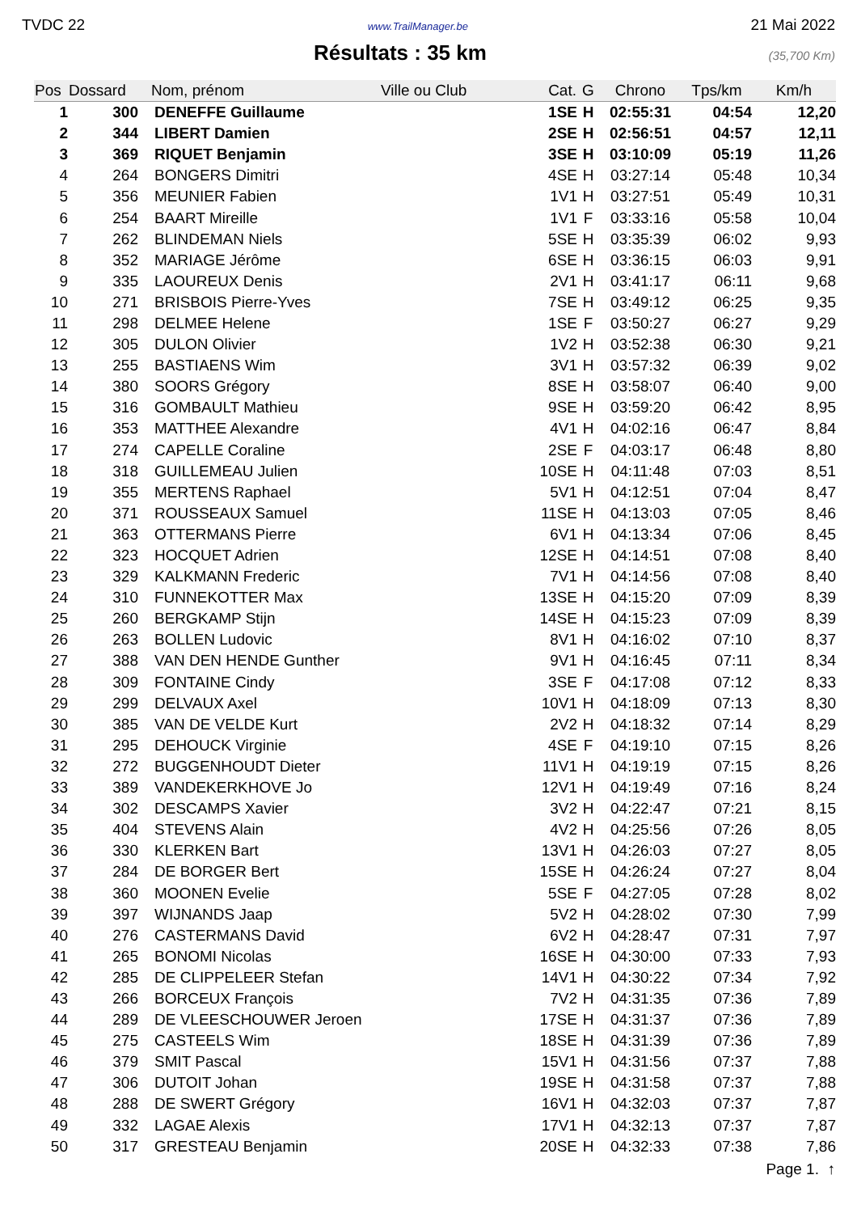TVDC 22 www.TrailManager.be 21 Mai 2022
Résultats : 35 km
(35,700 Km)
| Pos | Dossard | Nom, prénom | Ville ou Club | Cat. | G | Chrono | Tps/km | Km/h |
| --- | --- | --- | --- | --- | --- | --- | --- | --- |
| 1 | 300 | DENEFFE Guillaume | | 1SE | H | 02:55:31 | 04:54 | 12,20 |
| 2 | 344 | LIBERT Damien | | 2SE | H | 02:56:51 | 04:57 | 12,11 |
| 3 | 369 | RIQUET Benjamin | | 3SE | H | 03:10:09 | 05:19 | 11,26 |
| 4 | 264 | BONGERS Dimitri | | 4SE | H | 03:27:14 | 05:48 | 10,34 |
| 5 | 356 | MEUNIER Fabien | | 1V1 | H | 03:27:51 | 05:49 | 10,31 |
| 6 | 254 | BAART Mireille | | 1V1 | F | 03:33:16 | 05:58 | 10,04 |
| 7 | 262 | BLINDEMAN Niels | | 5SE | H | 03:35:39 | 06:02 | 9,93 |
| 8 | 352 | MARIAGE Jérôme | | 6SE | H | 03:36:15 | 06:03 | 9,91 |
| 9 | 335 | LAOUREUX Denis | | 2V1 | H | 03:41:17 | 06:11 | 9,68 |
| 10 | 271 | BRISBOIS Pierre-Yves | | 7SE | H | 03:49:12 | 06:25 | 9,35 |
| 11 | 298 | DELMEE Helene | | 1SE | F | 03:50:27 | 06:27 | 9,29 |
| 12 | 305 | DULON Olivier | | 1V2 | H | 03:52:38 | 06:30 | 9,21 |
| 13 | 255 | BASTIAENS Wim | | 3V1 | H | 03:57:32 | 06:39 | 9,02 |
| 14 | 380 | SOORS Grégory | | 8SE | H | 03:58:07 | 06:40 | 9,00 |
| 15 | 316 | GOMBAULT Mathieu | | 9SE | H | 03:59:20 | 06:42 | 8,95 |
| 16 | 353 | MATTHEE Alexandre | | 4V1 | H | 04:02:16 | 06:47 | 8,84 |
| 17 | 274 | CAPELLE Coraline | | 2SE | F | 04:03:17 | 06:48 | 8,80 |
| 18 | 318 | GUILLEMEAU Julien | | 10SE | H | 04:11:48 | 07:03 | 8,51 |
| 19 | 355 | MERTENS Raphael | | 5V1 | H | 04:12:51 | 07:04 | 8,47 |
| 20 | 371 | ROUSSEAUX Samuel | | 11SE | H | 04:13:03 | 07:05 | 8,46 |
| 21 | 363 | OTTERMANS Pierre | | 6V1 | H | 04:13:34 | 07:06 | 8,45 |
| 22 | 323 | HOCQUET Adrien | | 12SE | H | 04:14:51 | 07:08 | 8,40 |
| 23 | 329 | KALKMANN Frederic | | 7V1 | H | 04:14:56 | 07:08 | 8,40 |
| 24 | 310 | FUNNEKOTTER Max | | 13SE | H | 04:15:20 | 07:09 | 8,39 |
| 25 | 260 | BERGKAMP Stijn | | 14SE | H | 04:15:23 | 07:09 | 8,39 |
| 26 | 263 | BOLLEN Ludovic | | 8V1 | H | 04:16:02 | 07:10 | 8,37 |
| 27 | 388 | VAN DEN HENDE Gunther | | 9V1 | H | 04:16:45 | 07:11 | 8,34 |
| 28 | 309 | FONTAINE Cindy | | 3SE | F | 04:17:08 | 07:12 | 8,33 |
| 29 | 299 | DELVAUX Axel | | 10V1 | H | 04:18:09 | 07:13 | 8,30 |
| 30 | 385 | VAN DE VELDE Kurt | | 2V2 | H | 04:18:32 | 07:14 | 8,29 |
| 31 | 295 | DEHOUCK Virginie | | 4SE | F | 04:19:10 | 07:15 | 8,26 |
| 32 | 272 | BUGGENHOUDT Dieter | | 11V1 | H | 04:19:19 | 07:15 | 8,26 |
| 33 | 389 | VANDEKERKHOVE Jo | | 12V1 | H | 04:19:49 | 07:16 | 8,24 |
| 34 | 302 | DESCAMPS Xavier | | 3V2 | H | 04:22:47 | 07:21 | 8,15 |
| 35 | 404 | STEVENS Alain | | 4V2 | H | 04:25:56 | 07:26 | 8,05 |
| 36 | 330 | KLERKEN Bart | | 13V1 | H | 04:26:03 | 07:27 | 8,05 |
| 37 | 284 | DE BORGER Bert | | 15SE | H | 04:26:24 | 07:27 | 8,04 |
| 38 | 360 | MOONEN Evelie | | 5SE | F | 04:27:05 | 07:28 | 8,02 |
| 39 | 397 | WIJNANDS Jaap | | 5V2 | H | 04:28:02 | 07:30 | 7,99 |
| 40 | 276 | CASTERMANS David | | 6V2 | H | 04:28:47 | 07:31 | 7,97 |
| 41 | 265 | BONOMI Nicolas | | 16SE | H | 04:30:00 | 07:33 | 7,93 |
| 42 | 285 | DE CLIPPELEER Stefan | | 14V1 | H | 04:30:22 | 07:34 | 7,92 |
| 43 | 266 | BORCEUX François | | 7V2 | H | 04:31:35 | 07:36 | 7,89 |
| 44 | 289 | DE VLEESCHOUWER Jeroen | | 17SE | H | 04:31:37 | 07:36 | 7,89 |
| 45 | 275 | CASTEELS Wim | | 18SE | H | 04:31:39 | 07:36 | 7,89 |
| 46 | 379 | SMIT Pascal | | 15V1 | H | 04:31:56 | 07:37 | 7,88 |
| 47 | 306 | DUTOIT Johan | | 19SE | H | 04:31:58 | 07:37 | 7,88 |
| 48 | 288 | DE SWERT Grégory | | 16V1 | H | 04:32:03 | 07:37 | 7,87 |
| 49 | 332 | LAGAE Alexis | | 17V1 | H | 04:32:13 | 07:37 | 7,87 |
| 50 | 317 | GRESTEAU Benjamin | | 20SE | H | 04:32:33 | 07:38 | 7,86 |
Page 1. ↑